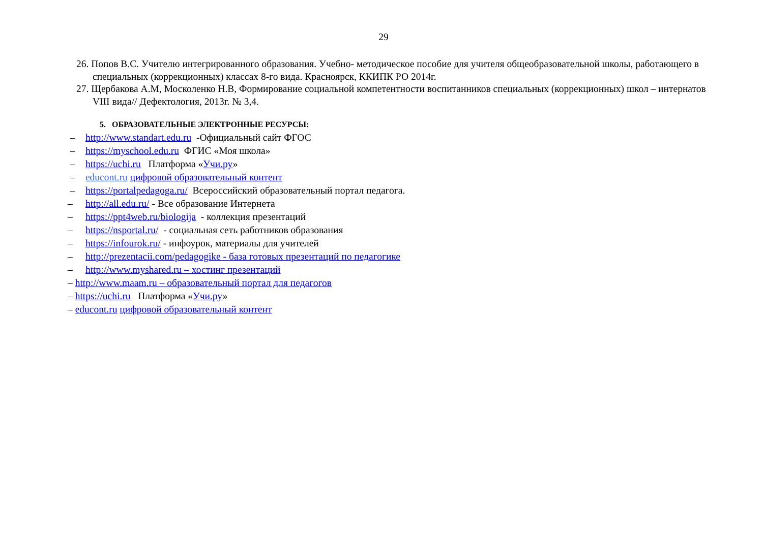29
26. Попов В.С. Учителю интегрированного образования. Учебно- методическое пособие для учителя общеобразовательной школы, работающего в специальных (коррекционных) классах 8-го вида. Красноярск, ККИПК РО 2014г.
27. Щербакова А.М, Москоленко Н.В, Формирование социальной компетентности воспитанников специальных (коррекционных) школ – интернатов VIII вида// Дефектология, 2013г. № 3,4.
5. ОБРАЗОВАТЕЛЬНЫЕ ЭЛЕКТРОННЫЕ РЕСУРСЫ:
– http://www.standart.edu.ru -Официальный сайт ФГОС
– https://myschool.edu.ru ФГИС «Моя школа»
– https://uchi.ru Платформа «Учи.ру»
– educont.ru цифровой образовательный контент
– https://portalpedagoga.ru/ Всероссийский образовательный портал педагога.
– http://all.edu.ru/ - Все образование Интернета
– https://ppt4web.ru/biologija - коллекция презентаций
– https://nsportal.ru/ - социальная сеть работников образования
– https://infourok.ru/ - инфоурок, материалы для учителей
– http://prezentacii.com/pedagogike - база готовых презентаций по педагогике
– http://www.myshared.ru – хостинг презентаций
– http://www.maam.ru – образовательный портал для педагогов
– https://uchi.ru Платформа «Учи.ру»
– educont.ru цифровой образовательный контент